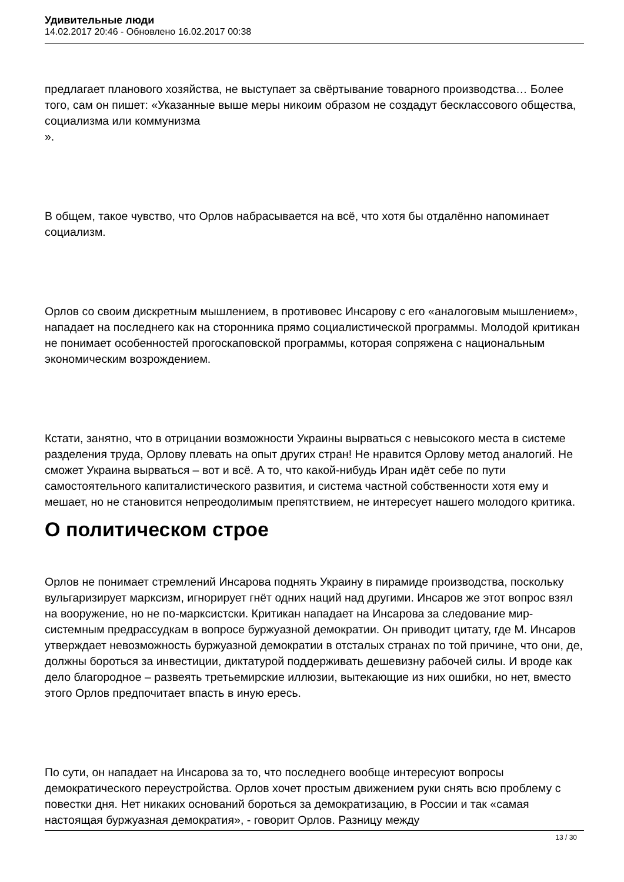Удивительные люди
14.02.2017 20:46 - Обновлено 16.02.2017 00:38
предлагает планового хозяйства, не выступает за свёртывание товарного производства… Более того, сам он пишет: «Указанные выше меры никоим образом не создадут бесклассового общества, социализма или коммунизма
».
В общем, такое чувство, что Орлов набрасывается на всё, что хотя бы отдалённо напоминает социализм.
Орлов со своим дискретным мышлением, в противовес Инсарову с его «аналоговым мышлением», нападает на последнего как на сторонника прямо социалистической программы. Молодой критикан не понимает особенностей прогоскаповской программы, которая сопряжена с национальным экономическим возрождением.
Кстати, занятно, что в отрицании возможности Украины вырваться с невысокого места в системе разделения труда, Орлову плевать на опыт других стран! Не нравится Орлову метод аналогий. Не сможет Украина вырваться – вот и всё. А то, что какой-нибудь Иран идёт себе по пути самостоятельного капиталистического развития, и система частной собственности хотя ему и мешает, но не становится непреодолимым препятствием, не интересует нашего молодого критика.
О политическом строе
Орлов не понимает стремлений Инсарова поднять Украину в пирамиде производства, поскольку вульгаризирует марксизм, игнорирует гнёт одних наций над другими. Инсаров же этот вопрос взял на вооружение, но не по-марксистски. Критикан нападает на Инсарова за следование мир-системным предрассудкам в вопросе буржуазной демократии. Он приводит цитату, где М. Инсаров утверждает невозможность буржуазной демократии в отсталых странах по той причине, что они, де, должны бороться за инвестиции, диктатурой поддерживать дешевизну рабочей силы. И вроде как дело благородное – развеять третьемирские иллюзии, вытекающие из них ошибки, но нет, вместо этого Орлов предпочитает впасть в иную ересь.
По сути, он нападает на Инсарова за то, что последнего вообще интересуют вопросы демократического переустройства. Орлов хочет простым движением руки снять всю проблему с повестки дня. Нет никаких оснований бороться за демократизацию, в России и так «самая настоящая буржуазная демократия», - говорит Орлов. Разницу между
13 / 30